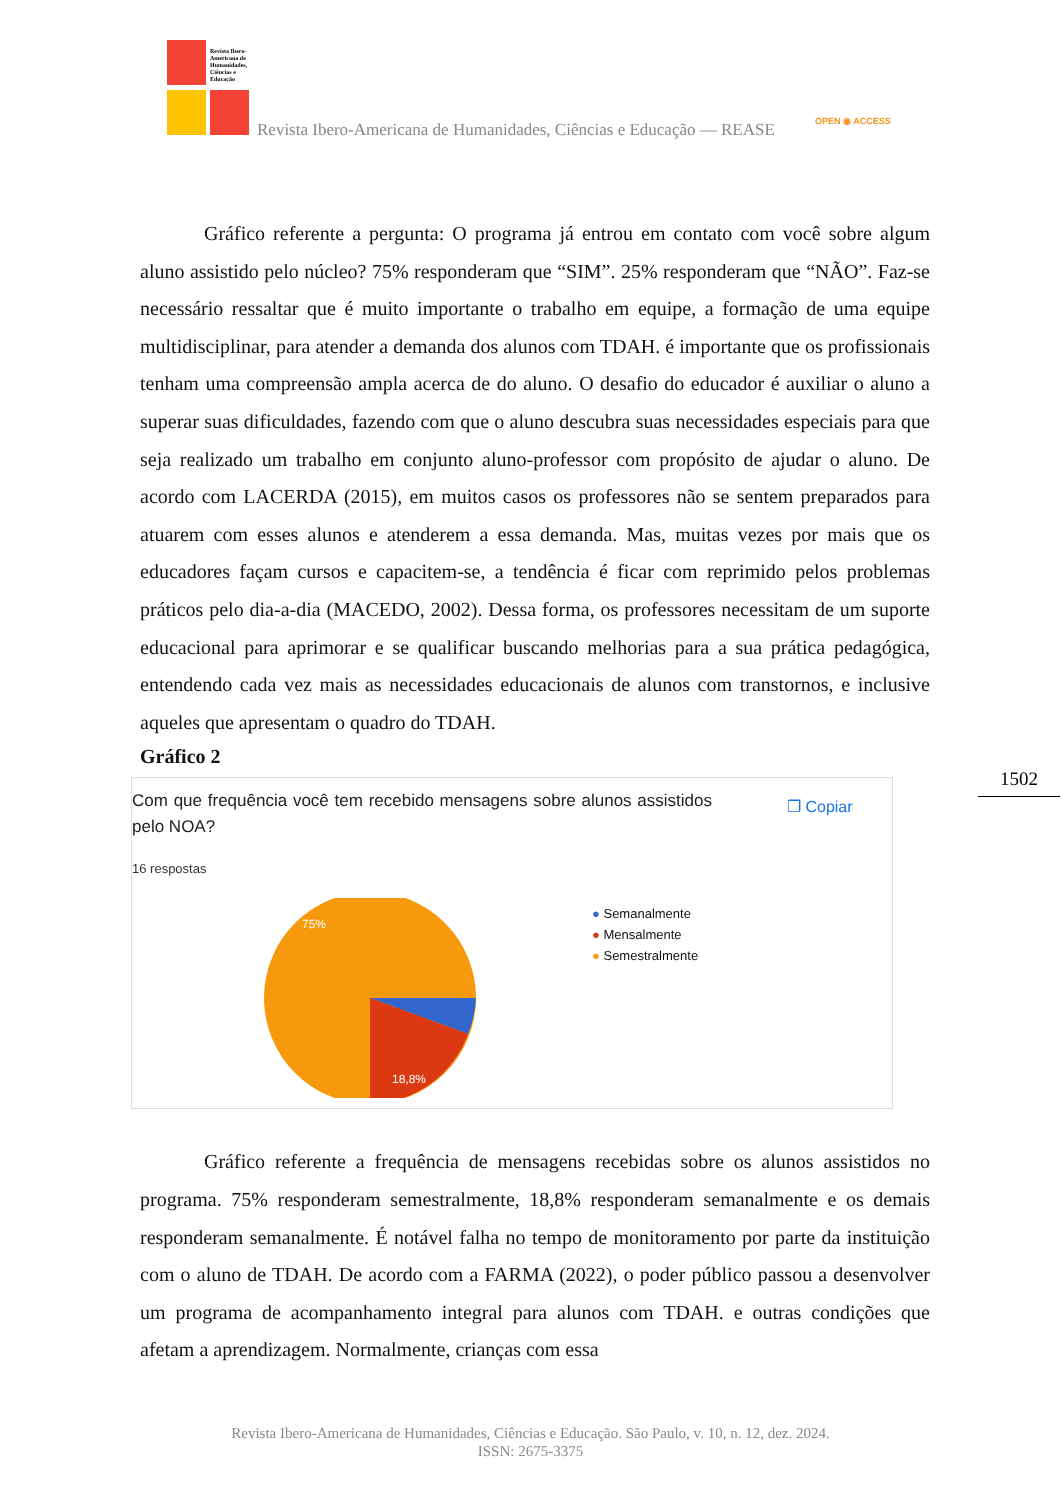Revista Ibero-Americana de Humanidades, Ciências e Educação
Revista Ibero-Americana de Humanidades, Ciências e Educação — REASE
OPEN ◉ ACCESS
Gráfico referente a pergunta: O programa já entrou em contato com você sobre algum aluno assistido pelo núcleo? 75% responderam que “SIM”. 25% responderam que “NÃO”. Faz-se necessário ressaltar que é muito importante o trabalho em equipe, a formação de uma equipe multidisciplinar, para atender a demanda dos alunos com TDAH. é importante que os profissionais tenham uma compreensão ampla acerca de do aluno. O desafio do educador é auxiliar o aluno a superar suas dificuldades, fazendo com que o aluno descubra suas necessidades especiais para que seja realizado um trabalho em conjunto aluno-professor com propósito de ajudar o aluno. De acordo com LACERDA (2015), em muitos casos os professores não se sentem preparados para atuarem com esses alunos e atenderem a essa demanda. Mas, muitas vezes por mais que os educadores façam cursos e capacitem-se, a tendência é ficar com reprimido pelos problemas práticos pelo dia-a-dia (MACEDO, 2002). Dessa forma, os professores necessitam de um suporte educacional para aprimorar e se qualificar buscando melhorias para a sua prática pedagógica, entendendo cada vez mais as necessidades educacionais de alunos com transtornos, e inclusive aqueles que apresentam o quadro do TDAH.
Gráfico 2
Com que frequência você tem recebido mensagens sobre alunos assistidos pelo NOA?
❐ Copiar
16 respostas
75%
18,8%
● Semanalmente
● Mensalmente
● Semestralmente
Gráfico referente a frequência de mensagens recebidas sobre os alunos assistidos no programa. 75% responderam semestralmente, 18,8% responderam semanalmente e os demais responderam semanalmente. É notável falha no tempo de monitoramento por parte da instituição com o aluno de TDAH. De acordo com a FARMA (2022), o poder público passou a desenvolver um programa de acompanhamento integral para alunos com TDAH. e outras condições que afetam a aprendizagem. Normalmente, crianças com essa
1502
Revista Ibero-Americana de Humanidades, Ciências e Educação. São Paulo, v. 10, n. 12, dez. 2024.
ISSN: 2675-3375